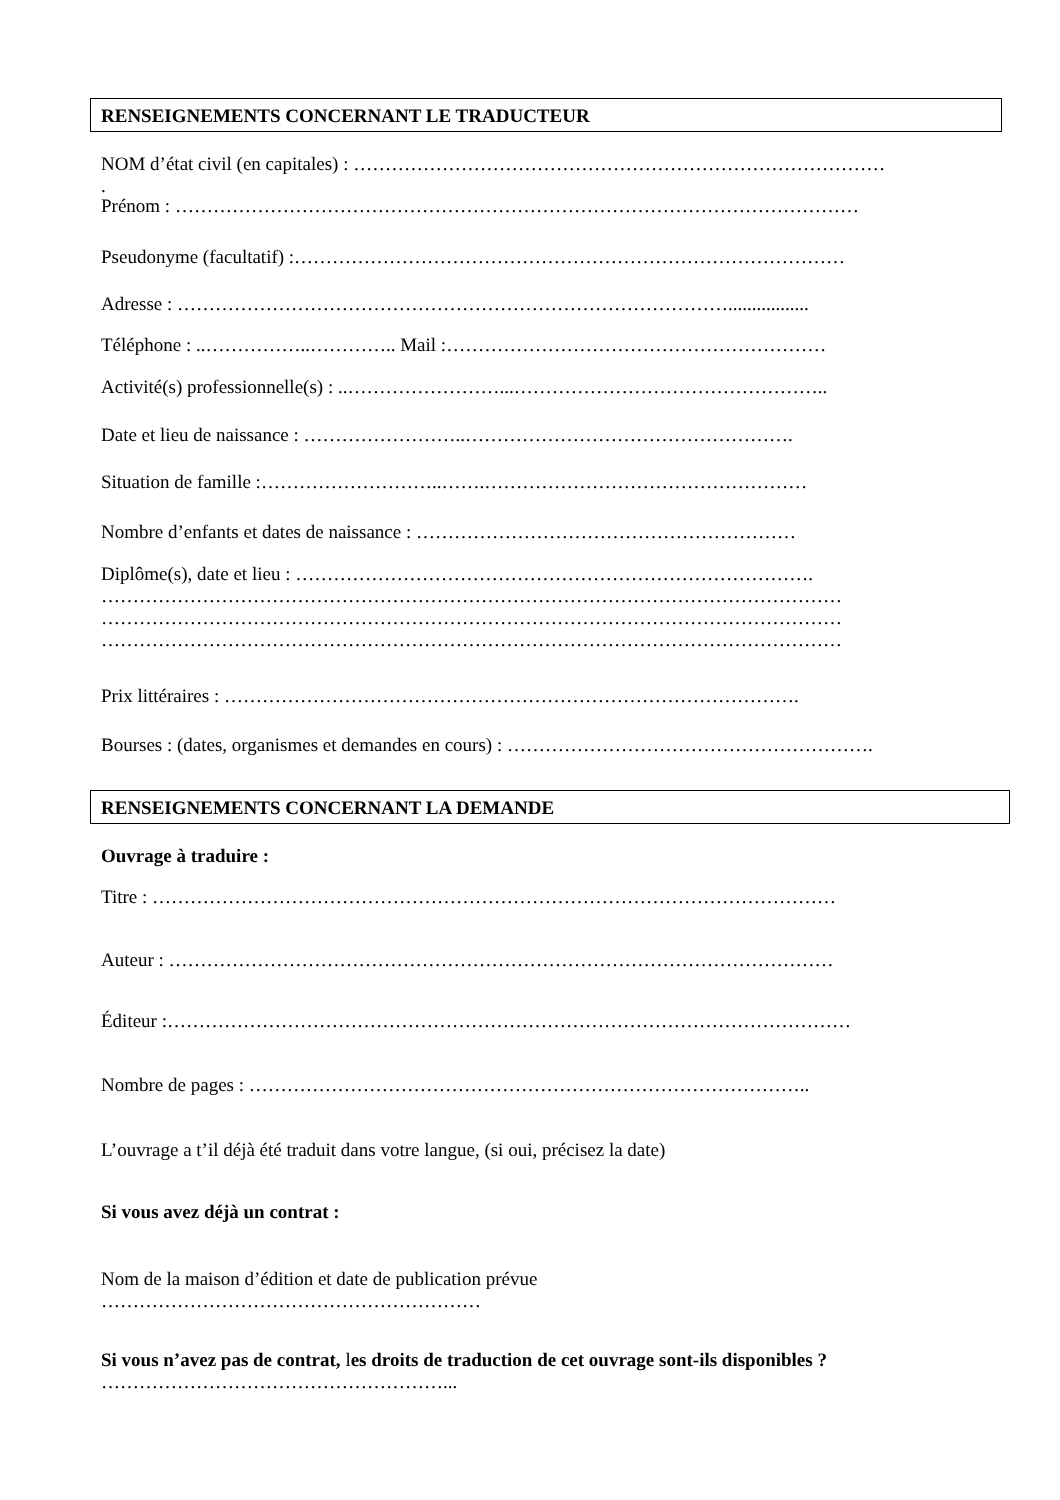RENSEIGNEMENTS CONCERNANT LE TRADUCTEUR
NOM d’état civil (en capitales) : …………………………………………………………………………
.
Prénom : ………………………………………………………………………………………………
Pseudonyme (facultatif) :……………………………………………………………………………
Adresse : …………………………………………………………………………….................
Téléphone : ..……………..………….. Mail :……………………………………………………
Activité(s) professionnelle(s) : ..……………………...…………………………………………..
Date et lieu de naissance : ……………………..…………………………………………….
Situation de famille :………………………..…….……………………………………………
Nombre d’enfants et dates de naissance : ……………………………………………………
Diplôme(s), date et lieu : ……………………………………………………………………….
………………………………………………………………………………………………………
………………………………………………………………………………………………………
………………………………………………………………………………………………………
Prix littéraires : ……………………………………………………………………………….
Bourses : (dates, organismes et demandes en cours) : ………………………………………………….
RENSEIGNEMENTS CONCERNANT LA DEMANDE
Ouvrage à traduire :
Titre : ………………………………………………………………………………………………
Auteur : ……………………………………………………………………………………………
Éditeur :………………………………………………………………………………………………
Nombre de pages : ……………………………………………………………………………..
L’ouvrage a t’il déjà été traduit dans votre langue, (si oui, précisez la date)
Si vous avez déjà un contrat :
Nom de la maison d’édition et date de publication prévue
……………………………………………………
Si vous n’avez pas de contrat, les droits de traduction de cet ouvrage sont-ils disponibles ?
………………………………………………...